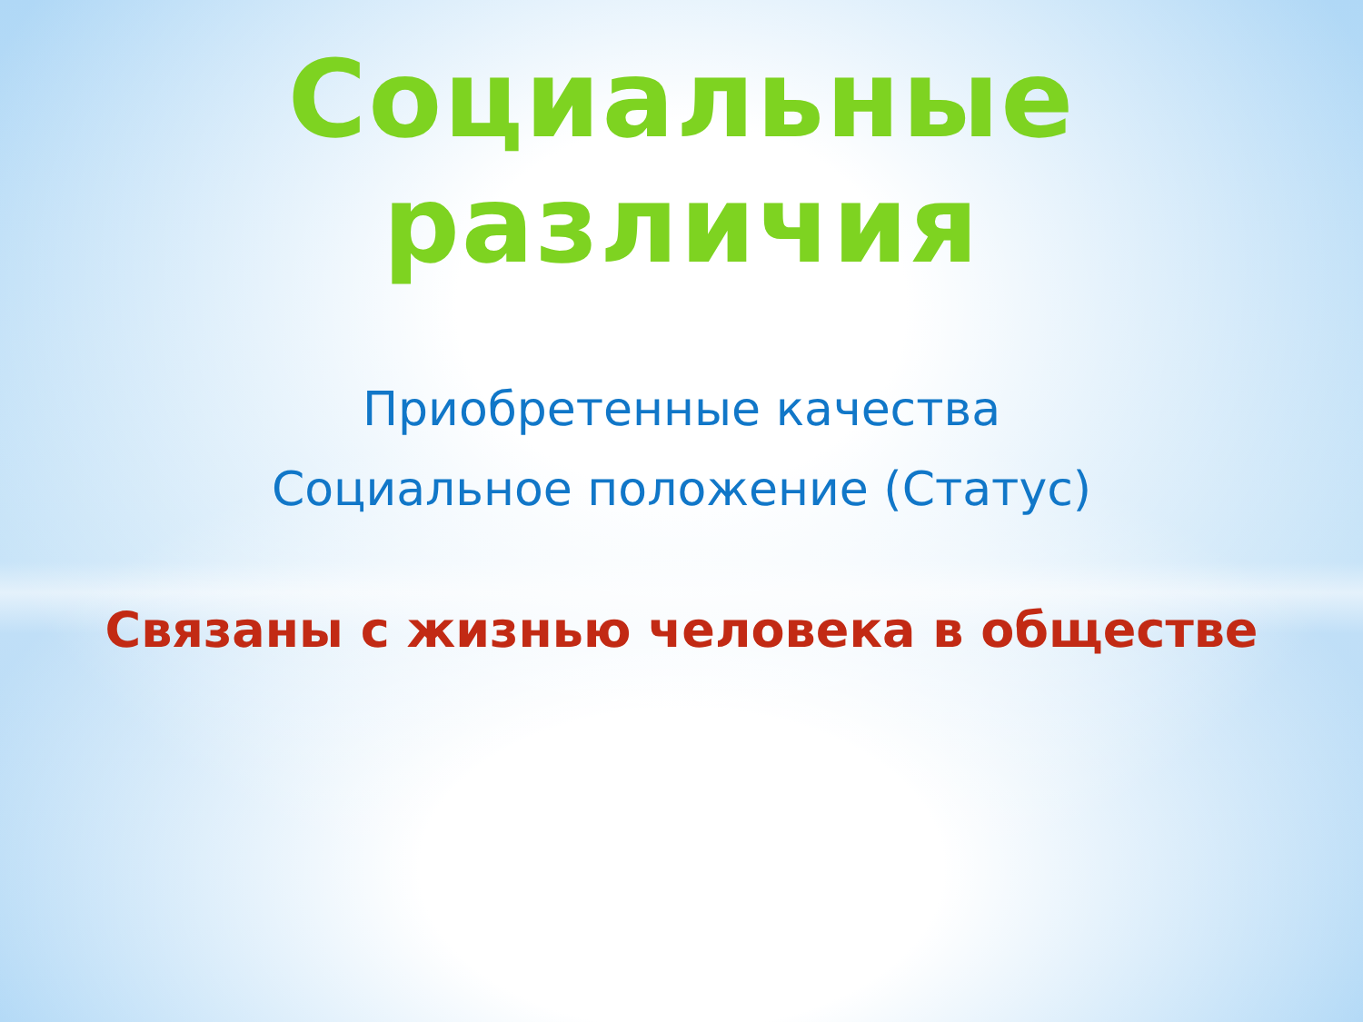Социальные различия
Приобретенные качества
Социальное положение (Статус)
Связаны с жизнью человека в обществе